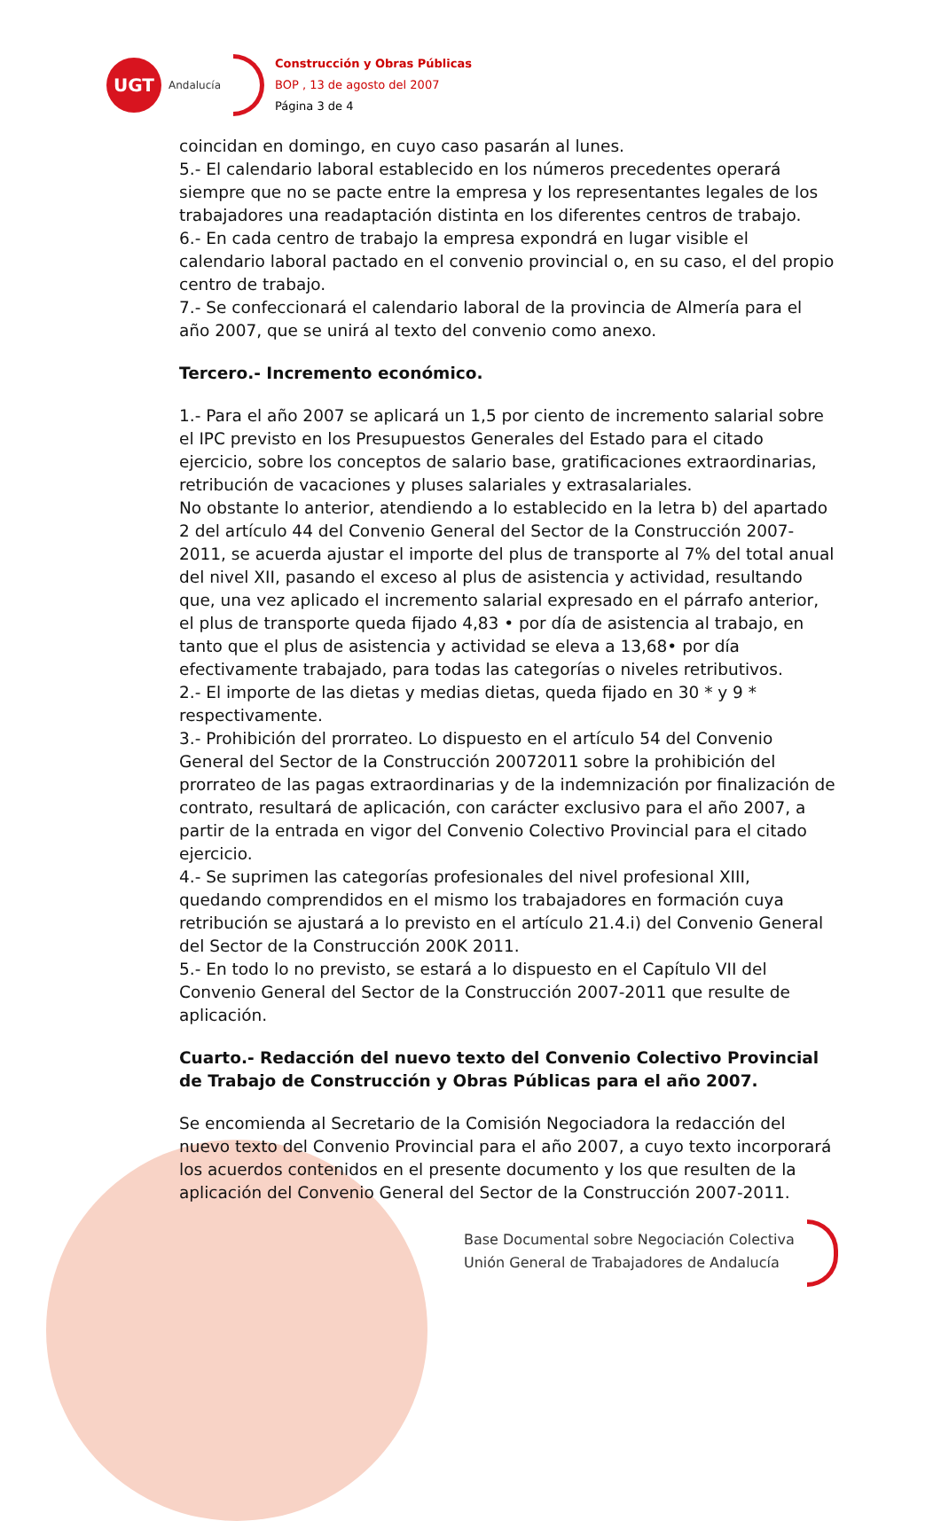UGT
Andalucía
Construcción y Obras Públicas
BOP , 13 de agosto del 2007
Página 3 de 4
coincidan en domingo, en cuyo caso pasarán al lunes.
5.- El calendario laboral establecido en los números precedentes operará siempre que no se pacte entre la empresa y los representantes legales de los trabajadores una readaptación distinta en los diferentes centros de trabajo.
6.- En cada centro de trabajo la empresa expondrá en lugar visible el calendario laboral pactado en el convenio provincial o, en su caso, el del propio centro de trabajo.
7.- Se confeccionará el calendario laboral de la provincia de Almería para el año 2007, que se unirá al texto del convenio como anexo.
Tercero.- Incremento económico.
1.- Para el año 2007 se aplicará un 1,5 por ciento de incremento salarial sobre el IPC previsto en los Presupuestos Generales del Estado para el citado ejercicio, sobre los conceptos de salario base, gratificaciones extraordinarias, retribución de vacaciones y pluses salariales y extrasalariales.
No obstante lo anterior, atendiendo a lo establecido en la letra b) del apartado 2 del artículo 44 del Convenio General del Sector de la Construcción 2007-2011, se acuerda ajustar el importe del plus de transporte al 7% del total anual del nivel XII, pasando el exceso al plus de asistencia y actividad, resultando que, una vez aplicado el incremento salarial expresado en el párrafo anterior, el plus de transporte queda fijado 4,83 • por día de asistencia al trabajo, en tanto que el plus de asistencia y actividad se eleva a 13,68• por día efectivamente trabajado, para todas las categorías o niveles retributivos.
2.- El importe de las dietas y medias dietas, queda fijado en 30 * y 9 * respectivamente.
3.- Prohibición del prorrateo. Lo dispuesto en el artículo 54 del Convenio General del Sector de la Construcción 20072011 sobre la prohibición del prorrateo de las pagas extraordinarias y de la indemnización por finalización de contrato, resultará de aplicación, con carácter exclusivo para el año 2007, a partir de la entrada en vigor del Convenio Colectivo Provincial para el citado ejercicio.
4.- Se suprimen las categorías profesionales del nivel profesional XIII, quedando comprendidos en el mismo los trabajadores en formación cuya retribución se ajustará a lo previsto en el artículo 21.4.i) del Convenio General del Sector de la Construcción 200K 2011.
5.- En todo lo no previsto, se estará a lo dispuesto en el Capítulo VII del Convenio General del Sector de la Construcción 2007-2011 que resulte de aplicación.
Cuarto.- Redacción del nuevo texto del Convenio Colectivo Provincial de Trabajo de Construcción y Obras Públicas para el año 2007.
Se encomienda al Secretario de la Comisión Negociadora la redacción del nuevo texto del Convenio Provincial para el año 2007, a cuyo texto incorporará los acuerdos contenidos en el presente documento y los que resulten de la aplicación del Convenio General del Sector de la Construcción 2007-2011.
Base Documental sobre Negociación Colectiva
Unión General de Trabajadores de Andalucía